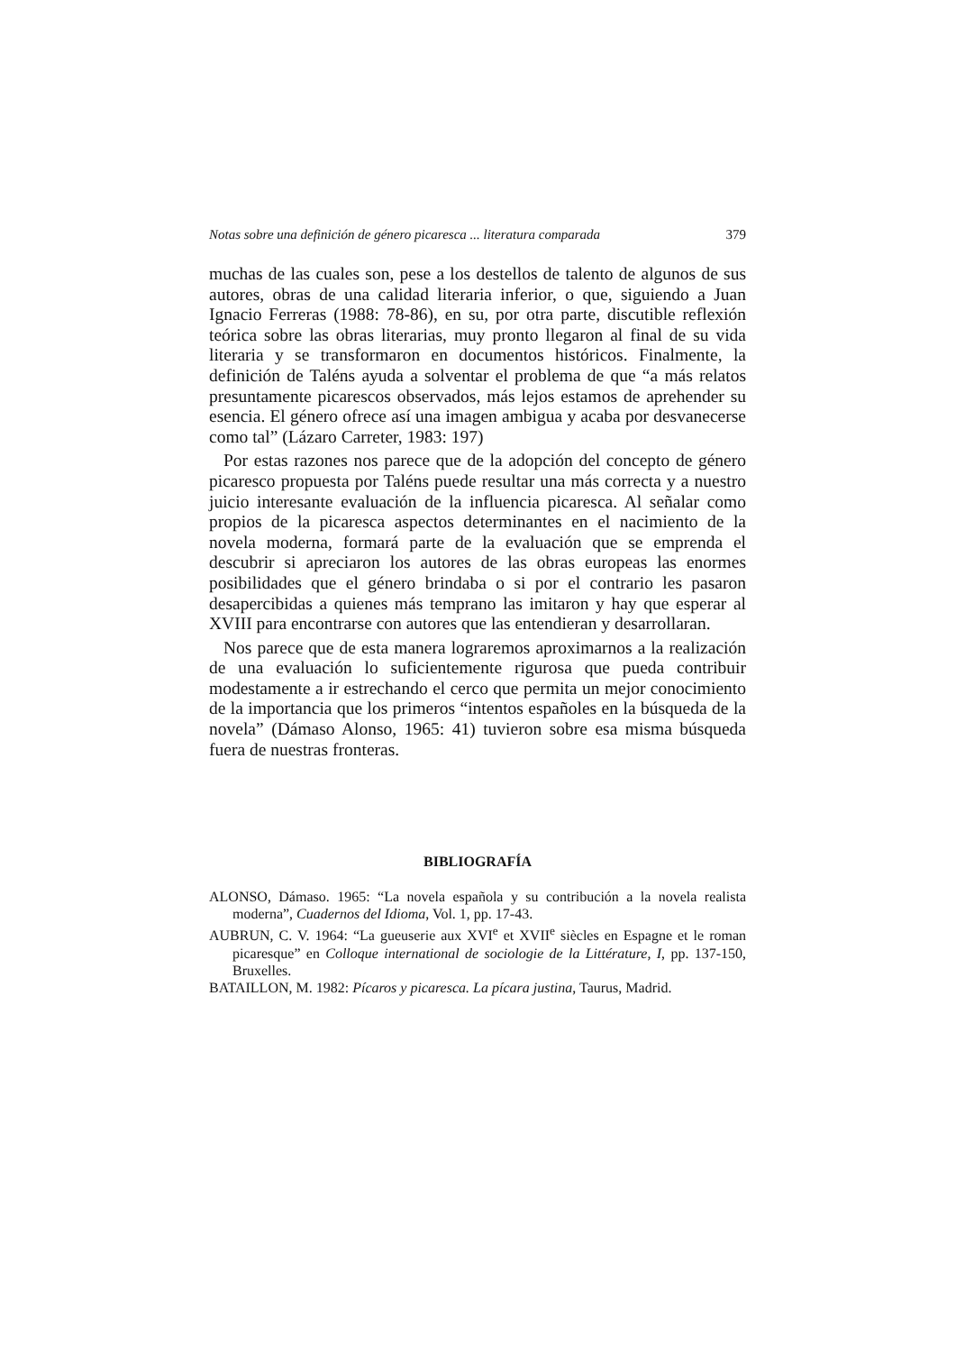Notas sobre una definición de género picaresca ... literatura comparada 379
muchas de las cuales son, pese a los destellos de talento de algunos de sus autores, obras de una calidad literaria inferior, o que, siguiendo a Juan Ignacio Ferreras (1988: 78-86), en su, por otra parte, discutible reflexión teórica sobre las obras literarias, muy pronto llegaron al final de su vida literaria y se transformaron en documentos históricos. Finalmente, la definición de Taléns ayuda a solventar el problema de que “a más relatos presuntamente picarescos observados, más lejos estamos de aprehender su esencia. El género ofrece así una imagen ambigua y acaba por desvanecerse como tal” (Lázaro Carreter, 1983: 197)
Por estas razones nos parece que de la adopción del concepto de género picaresco propuesta por Taléns puede resultar una más correcta y a nuestro juicio interesante evaluación de la influencia picaresca. Al señalar como propios de la picaresca aspectos determinantes en el nacimiento de la novela moderna, formará parte de la evaluación que se emprenda el descubrir si apreciaron los autores de las obras europeas las enormes posibilidades que el género brindaba o si por el contrario les pasaron desapercibidas a quienes más temprano las imitaron y hay que esperar al XVIII para encontrarse con autores que las entendieran y desarrollaran.
Nos parece que de esta manera lograremos aproximarnos a la realización de una evaluación lo suficientemente rigurosa que pueda contribuir modestamente a ir estrechando el cerco que permita un mejor conocimiento de la importancia que los primeros “intentos españoles en la búsqueda de la novela” (Dámaso Alonso, 1965: 41) tuvieron sobre esa misma búsqueda fuera de nuestras fronteras.
BIBLIOGRAFÍA
ALONSO, Dámaso. 1965: “La novela española y su contribución a la novela realista moderna”, Cuadernos del Idioma, Vol. 1, pp. 17-43.
AUBRUN, C. V. 1964: “La gueuserie aux XVI<sup>e</sup> et XVII<sup>e</sup> siècles en Espagne et le roman picaresque” en Colloque international de sociologie de la Littérature, I, pp. 137-150, Bruxelles.
BATAILLON, M. 1982: Pícaros y picaresca. La pícara justina, Taurus, Madrid.